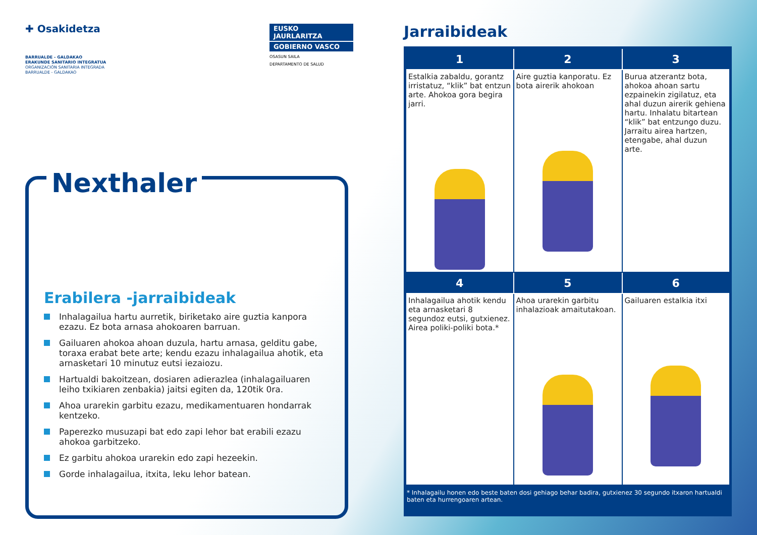✚ Osakidetza
BARRUALDE - GALDAKAO
ERAKUNDE SANITARIO INTEGRATUA
ORGANIZACIÓN SANITARIA INTEGRADA
BARRUALDE - GALDAKAO
EUSKO JAURLARITZA
GOBIERNO VASCO
OSASUN SAILA
DEPARTAMENTO DE SALUD
Nexthaler
Erabilera -jarraibideak
Inhalagailua hartu aurretik, biriketako aire guztia kanpora ezazu. Ez bota arnasa ahokoaren barruan.
Gailuaren ahokoa ahoan duzula, hartu arnasa, gelditu gabe, toraxa erabat bete arte; kendu ezazu inhalagailua ahotik, eta arnasketari 10 minutuz eutsi iezaiozu.
Hartualdi bakoitzean, dosiaren adierazlea (inhalagailuaren leiho txikiaren zenbakia) jaitsi egiten da, 120tik 0ra.
Ahoa urarekin garbitu ezazu, medikamentuaren hondarrak kentzeko.
Paperezko musuzapi bat edo zapi lehor bat erabili ezazu ahokoa garbitzeko.
Ez garbitu ahokoa urarekin edo zapi hezeekin.
Gorde inhalagailua, itxita, leku lehor batean.
Jarraibideak
| 1 | 2 | 3 |
| --- | --- | --- |
| Estalkia zabaldu, gorantz irristatuz, “klik” bat entzun arte. Ahokoa gora begira jarri. | Aire guztia kanporatu. Ez bota airerik ahokoan | Burua atzerantz bota, ahokoa ahoan sartu ezpainekin zigilatuz, eta ahal duzun airerik gehiena hartu. Inhalatu bitartean “klik” bat entzungo duzu. Jarraitu airea hartzen, etengabe, ahal duzun arte. |
| 4 | 5 | 6 |
| Inhalagailua ahotik kendu eta arnasketari 8 segundoz eutsi, gutxienez. Airea poliki-poliki bota.* | Ahoa urarekin garbitu inhalazioak amaitutakoan. | Gailuaren estalkia itxi |
* Inhalagailu honen edo beste baten dosi gehiago behar badira, gutxienez 30 segundo itxaron hartualdi baten eta hurrengoaren artean.